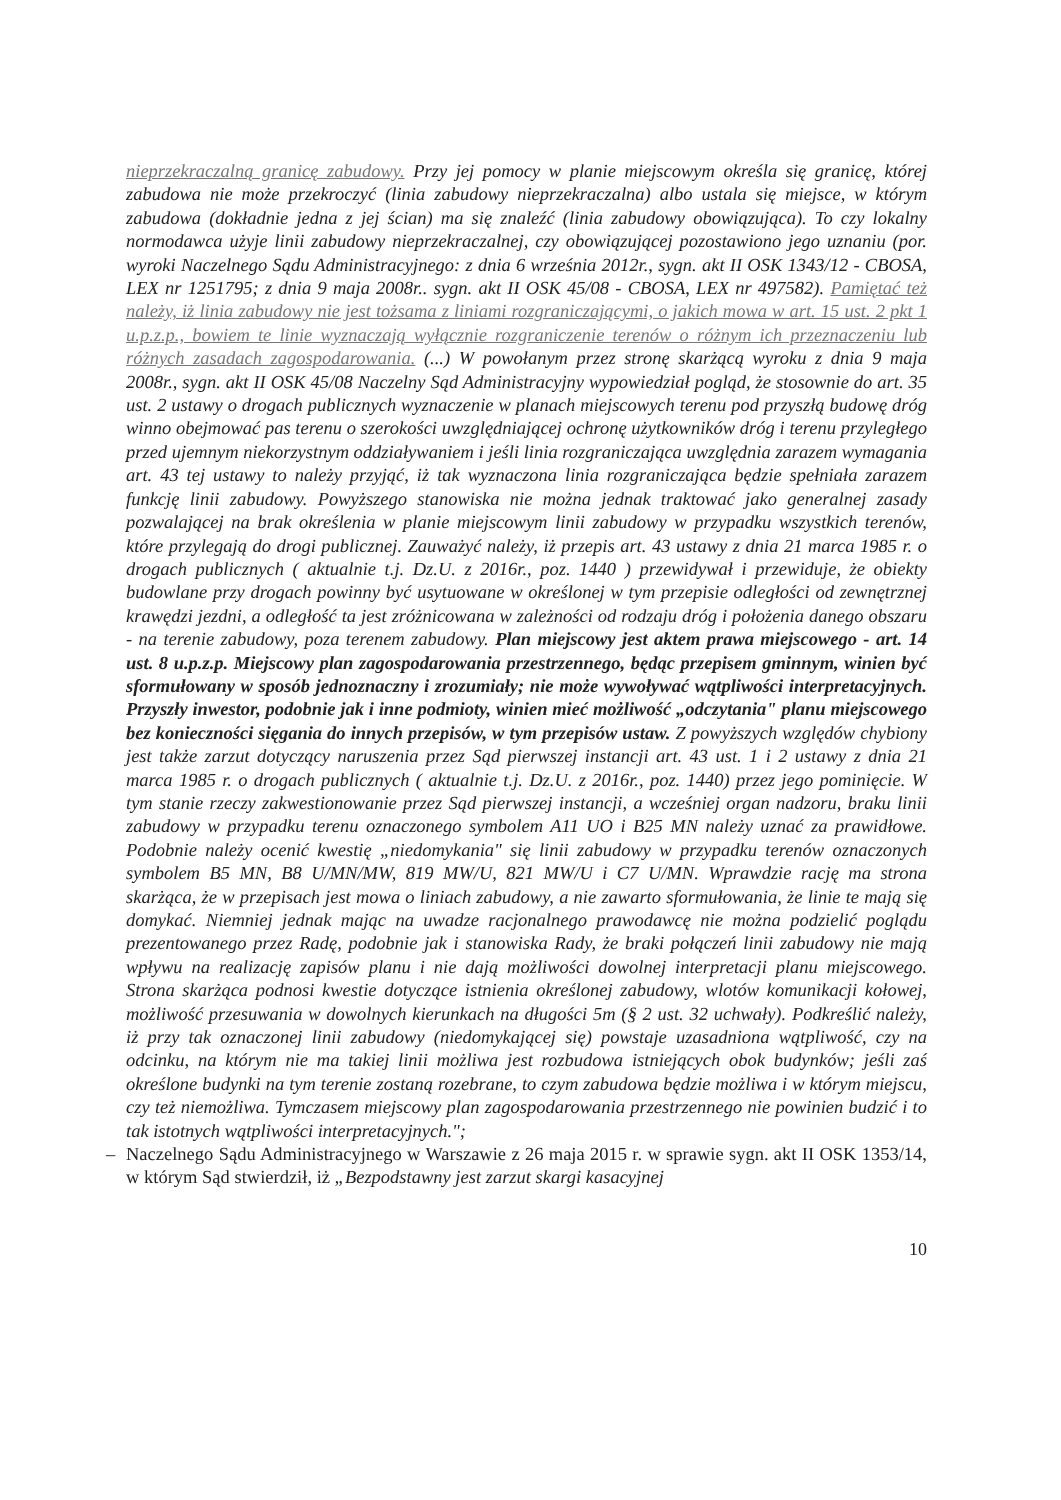nieprzekraczalną granicę zabudowy. Przy jej pomocy w planie miejscowym określa się granicę, której zabudowa nie może przekroczyć (linia zabudowy nieprzekraczalna) albo ustala się miejsce, w którym zabudowa (dokładnie jedna z jej ścian) ma się znaleźć (linia zabudowy obowiązująca). To czy lokalny normodawca użyje linii zabudowy nieprzekraczalnej, czy obowiązującej pozostawiono jego uznaniu (por. wyroki Naczelnego Sądu Administracyjnego: z dnia 6 września 2012r., sygn. akt II OSK 1343/12 - CBOSA, LEX nr 1251795; z dnia 9 maja 2008r.. sygn. akt II OSK 45/08 - CBOSA, LEX nr 497582). Pamiętać też należy, iż linia zabudowy nie jest tożsama z liniami rozgraniczającymi, o jakich mowa w art. 15 ust. 2 pkt 1 u.p.z.p., bowiem te linie wyznaczają wyłącznie rozgraniczenie terenów o różnym ich przeznaczeniu lub różnych zasadach zagospodarowania. (...) W powołanym przez stronę skarżącą wyroku z dnia 9 maja 2008r., sygn. akt II OSK 45/08 Naczelny Sąd Administracyjny wypowiedział pogląd, że stosownie do art. 35 ust. 2 ustawy o drogach publicznych wyznaczenie w planach miejscowych terenu pod przyszłą budowę dróg winno obejmować pas terenu o szerokości uwzględniającej ochronę użytkowników dróg i terenu przyległego przed ujemnym niekorzystnym oddziaływaniem i jeśli linia rozgraniczająca uwzględnia zarazem wymagania art. 43 tej ustawy to należy przyjąć, iż tak wyznaczona linia rozgraniczająca będzie spełniała zarazem funkcję linii zabudowy. Powyższego stanowiska nie można jednak traktować jako generalnej zasady pozwalającej na brak określenia w planie miejscowym linii zabudowy w przypadku wszystkich terenów, które przylegają do drogi publicznej. Zauważyć należy, iż przepis art. 43 ustawy z dnia 21 marca 1985 r. o drogach publicznych ( aktualnie t.j. Dz.U. z 2016r., poz. 1440 ) przewidywał i przewiduje, że obiekty budowlane przy drogach powinny być usytuowane w określonej w tym przepisie odległości od zewnętrznej krawędzi jezdni, a odległość ta jest zróżnicowana w zależności od rodzaju dróg i położenia danego obszaru - na terenie zabudowy, poza terenem zabudowy. Plan miejscowy jest aktem prawa miejscowego - art. 14 ust. 8 u.p.z.p. Miejscowy plan zagospodarowania przestrzennego, będąc przepisem gminnym, winien być sformułowany w sposób jednoznaczny i zrozumiały; nie może wywoływać wątpliwości interpretacyjnych. Przyszły inwestor, podobnie jak i inne podmioty, winien mieć możliwość „odczytania" planu miejscowego bez konieczności sięgania do innych przepisów, w tym przepisów ustaw. Z powyższych względów chybiony jest także zarzut dotyczący naruszenia przez Sąd pierwszej instancji art. 43 ust. 1 i 2 ustawy z dnia 21 marca 1985 r. o drogach publicznych ( aktualnie t.j. Dz.U. z 2016r., poz. 1440) przez jego pominięcie. W tym stanie rzeczy zakwestionowanie przez Sąd pierwszej instancji, a wcześniej organ nadzoru, braku linii zabudowy w przypadku terenu oznaczonego symbolem A11 UO i B25 MN należy uznać za prawidłowe. Podobnie należy ocenić kwestię „niedomykania" się linii zabudowy w przypadku terenów oznaczonych symbolem B5 MN, B8 U/MN/MW, 819 MW/U, 821 MW/U i C7 U/MN. Wprawdzie rację ma strona skarżąca, że w przepisach jest mowa o liniach zabudowy, a nie zawarto sformułowania, że linie te mają się domykać. Niemniej jednak mając na uwadze racjonalnego prawodawcę nie można podzielić poglądu prezentowanego przez Radę, podobnie jak i stanowiska Rady, że braki połączeń linii zabudowy nie mają wpływu na realizację zapisów planu i nie dają możliwości dowolnej interpretacji planu miejscowego. Strona skarżąca podnosi kwestie dotyczące istnienia określonej zabudowy, wlotów komunikacji kołowej, możliwość przesuwania w dowolnych kierunkach na długości 5m (§ 2 ust. 32 uchwały). Podkreślić należy, iż przy tak oznaczonej linii zabudowy (niedomykającej się) powstaje uzasadniona wątpliwość, czy na odcinku, na którym nie ma takiej linii możliwa jest rozbudowa istniejących obok budynków; jeśli zaś określone budynki na tym terenie zostaną rozebrane, to czym zabudowa będzie możliwa i w którym miejscu, czy też niemożliwa. Tymczasem miejscowy plan zagospodarowania przestrzennego nie powinien budzić i to tak istotnych wątpliwości interpretacyjnych.";
– Naczelnego Sądu Administracyjnego w Warszawie z 26 maja 2015 r. w sprawie sygn. akt II OSK 1353/14, w którym Sąd stwierdził, iż „Bezpodstawny jest zarzut skargi kasacyjnej
10